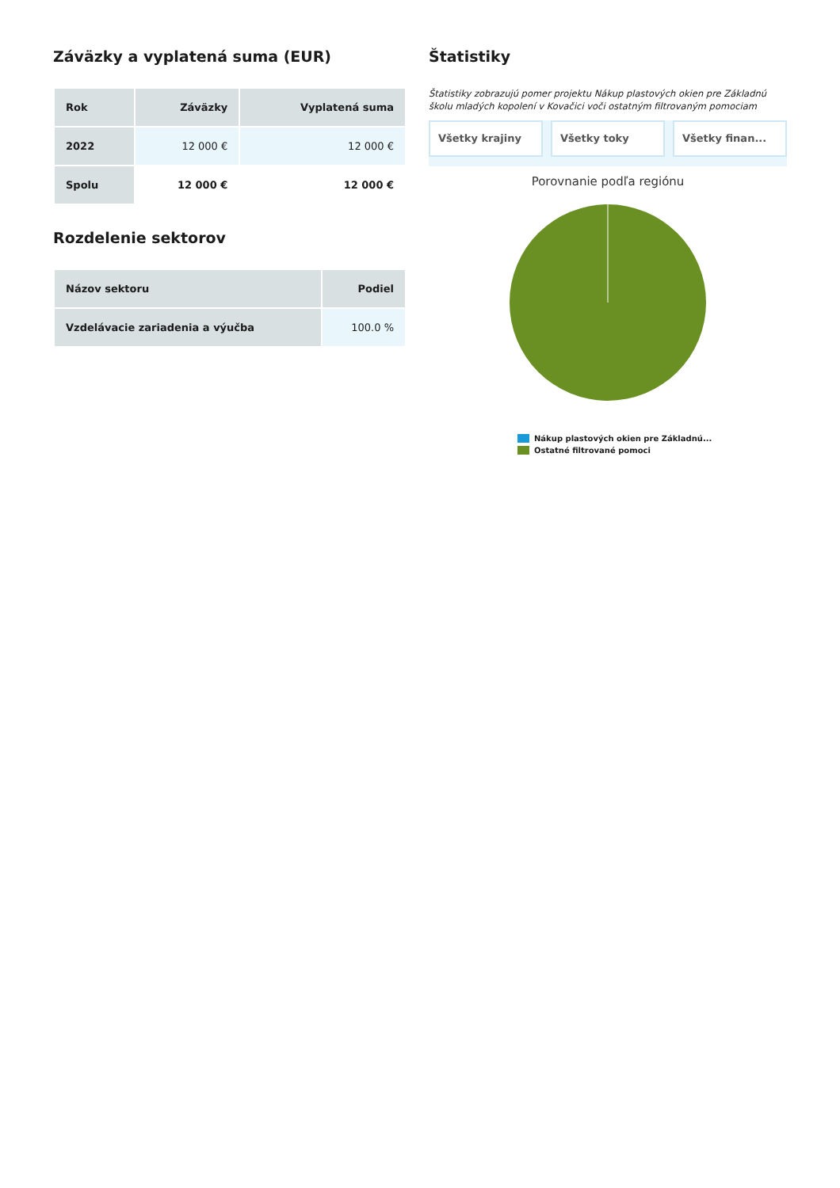Záväzky a vyplatená suma (EUR)
| Rok | Záväzky | Vyplatená suma |
| --- | --- | --- |
| 2022 | 12 000 € | 12 000 € |
| Spolu | 12 000 € | 12 000 € |
Rozdelenie sektorov
| Názov sektoru | Podiel |
| --- | --- |
| Vzdelávacie zariadenia a výučba | 100.0 % |
Štatistiky
Štatistiky zobrazujú pomer projektu Nákup plastových okien pre Základnú školu mladých kopolení v Kovačici voči ostatným filtrovaným pomociam
Všetky krajiny Všetky toky Všetky finan...
Porovnanie podľa regiónu
Nákup plastových okien pre Základnú...
Ostatné filtrované pomoci